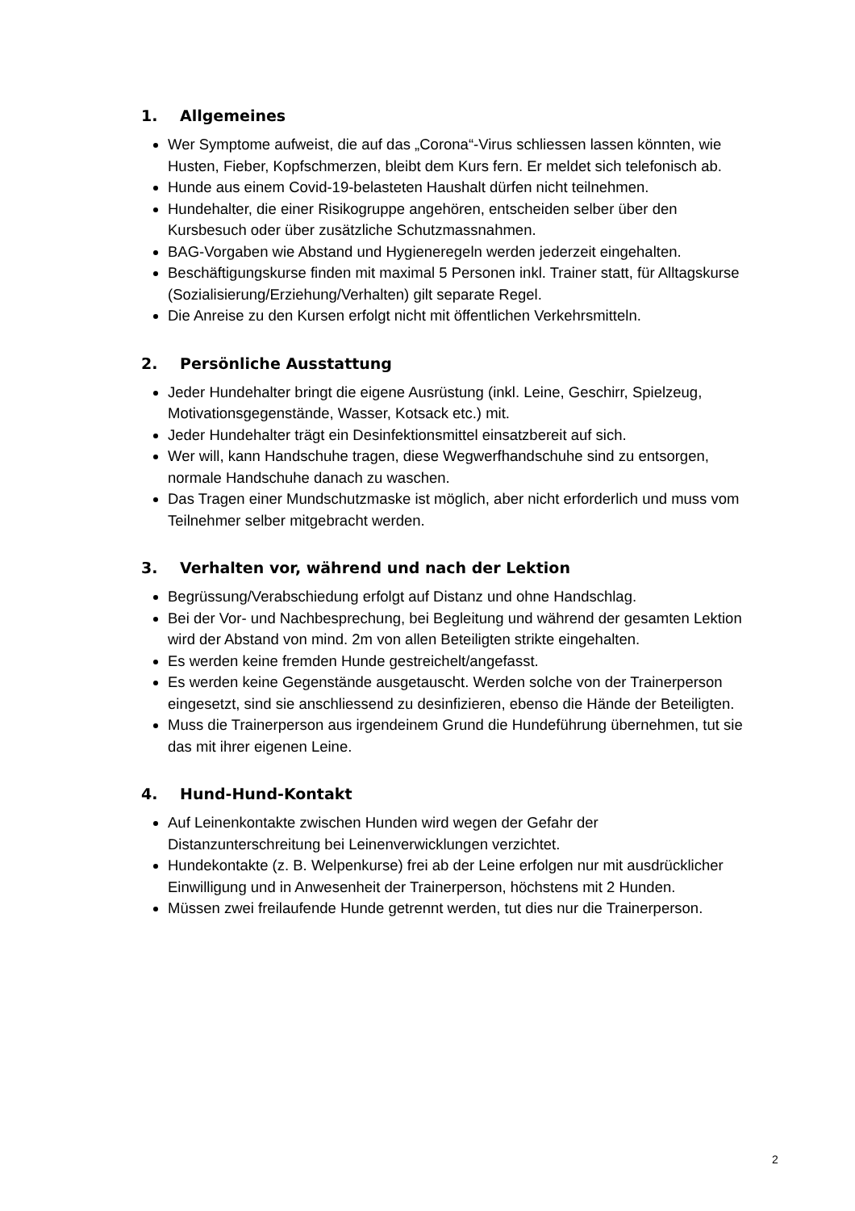1. Allgemeines
Wer Symptome aufweist, die auf das „Corona“-Virus schliessen lassen könnten, wie Husten, Fieber, Kopfschmerzen, bleibt dem Kurs fern. Er meldet sich telefonisch ab.
Hunde aus einem Covid-19-belasteten Haushalt dürfen nicht teilnehmen.
Hundehalter, die einer Risikogruppe angehören, entscheiden selber über den Kursbesuch oder über zusätzliche Schutzmassnahmen.
BAG-Vorgaben wie Abstand und Hygieneregeln werden jederzeit eingehalten.
Beschäftigungskurse finden mit maximal 5 Personen inkl. Trainer statt, für Alltagskurse (Sozialisierung/Erziehung/Verhalten) gilt separate Regel.
Die Anreise zu den Kursen erfolgt nicht mit öffentlichen Verkehrsmitteln.
2. Persönliche Ausstattung
Jeder Hundehalter bringt die eigene Ausrüstung (inkl. Leine, Geschirr, Spielzeug, Motivationsgegenstände, Wasser, Kotsack etc.) mit.
Jeder Hundehalter trägt ein Desinfektionsmittel einsatzbereit auf sich.
Wer will, kann Handschuhe tragen, diese Wegwerfhandschuhe sind zu entsorgen, normale Handschuhe danach zu waschen.
Das Tragen einer Mundschutzmaske ist möglich, aber nicht erforderlich und muss vom Teilnehmer selber mitgebracht werden.
3. Verhalten vor, während und nach der Lektion
Begrüssung/Verabschiedung erfolgt auf Distanz und ohne Handschlag.
Bei der Vor- und Nachbesprechung, bei Begleitung und während der gesamten Lektion wird der Abstand von mind. 2m von allen Beteiligten strikte eingehalten.
Es werden keine fremden Hunde gestreichelt/angefasst.
Es werden keine Gegenstände ausgetauscht. Werden solche von der Trainerperson eingesetzt, sind sie anschliessend zu desinfizieren, ebenso die Hände der Beteiligten.
Muss die Trainerperson aus irgendeinem Grund die Hundeführung übernehmen, tut sie das mit ihrer eigenen Leine.
4. Hund-Hund-Kontakt
Auf Leinenkontakte zwischen Hunden wird wegen der Gefahr der Distanzunterschreitung bei Leinenverwicklungen verzichtet.
Hundekontakte (z. B. Welpenkurse) frei ab der Leine erfolgen nur mit ausdrücklicher Einwilligung und in Anwesenheit der Trainerperson, höchstens mit 2 Hunden.
Müssen zwei freilaufende Hunde getrennt werden, tut dies nur die Trainerperson.
2